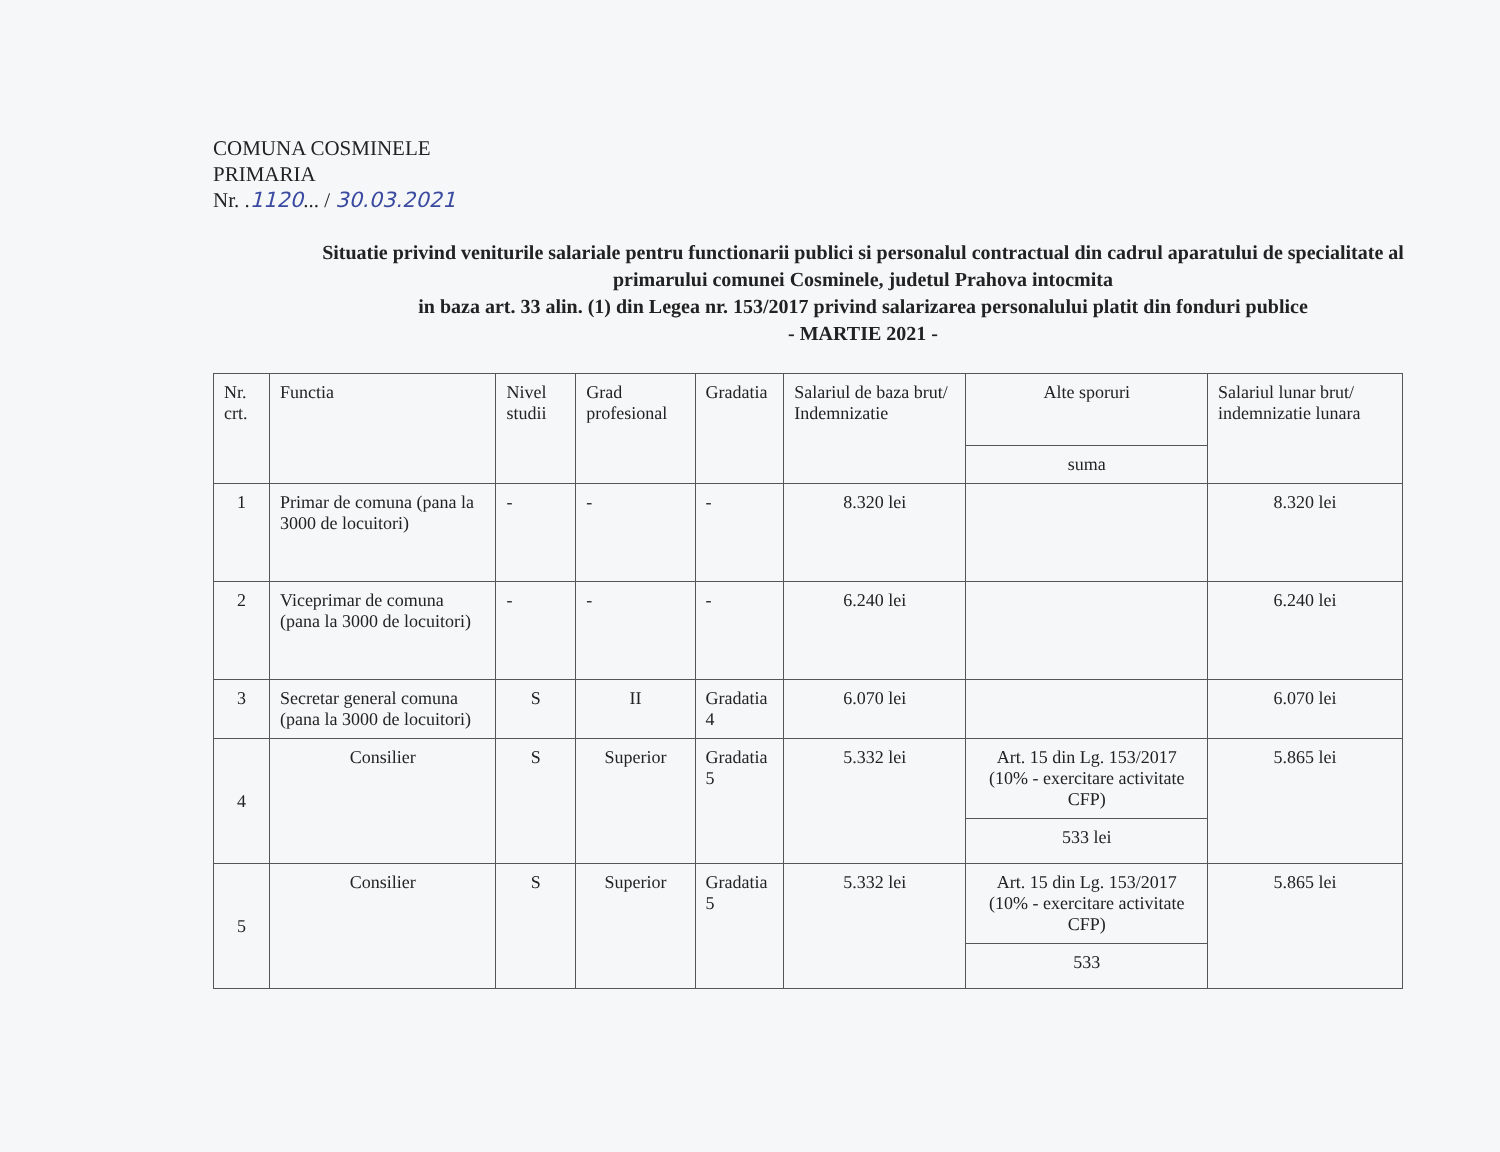COMUNA COSMINELE
PRIMARIA
Nr. .1120... / 30.03.2021
Situatie privind veniturile salariale pentru functionarii publici si personalul contractual din cadrul aparatului de specialitate al primarului comunei Cosminele, judetul Prahova intocmita
in baza art. 33 alin. (1) din Legea nr. 153/2017 privind salarizarea personalului platit din fonduri publice
- MARTIE 2021 -
| Nr. crt. | Functia | Nivel studii | Grad profesional | Gradatia | Salariul de baza brut/ Indemnizatie | Alte sporuri | Salariul lunar brut/ indemnizatie lunara |
| --- | --- | --- | --- | --- | --- | --- | --- |
| | | | | | | suma | |
| 1 | Primar de comuna (pana la 3000 de locuitori) | - | - | - | 8.320 lei | | 8.320 lei |
| 2 | Viceprimar de comuna (pana la 3000 de locuitori) | - | - | - | 6.240 lei | | 6.240 lei |
| 3 | Secretar general comuna (pana la 3000 de locuitori) | S | II | Gradatia 4 | 6.070 lei | | 6.070 lei |
| 4 | Consilier | S | Superior | Gradatia 5 | 5.332 lei | Art. 15 din Lg. 153/2017 (10% - exercitare activitate CFP) | 5.865 lei |
| | | | | | | 533 lei | |
| 5 | Consilier | S | Superior | Gradatia 5 | 5.332 lei | Art. 15 din Lg. 153/2017 (10% - exercitare activitate CFP) | 5.865 lei |
| | | | | | | 533 | |